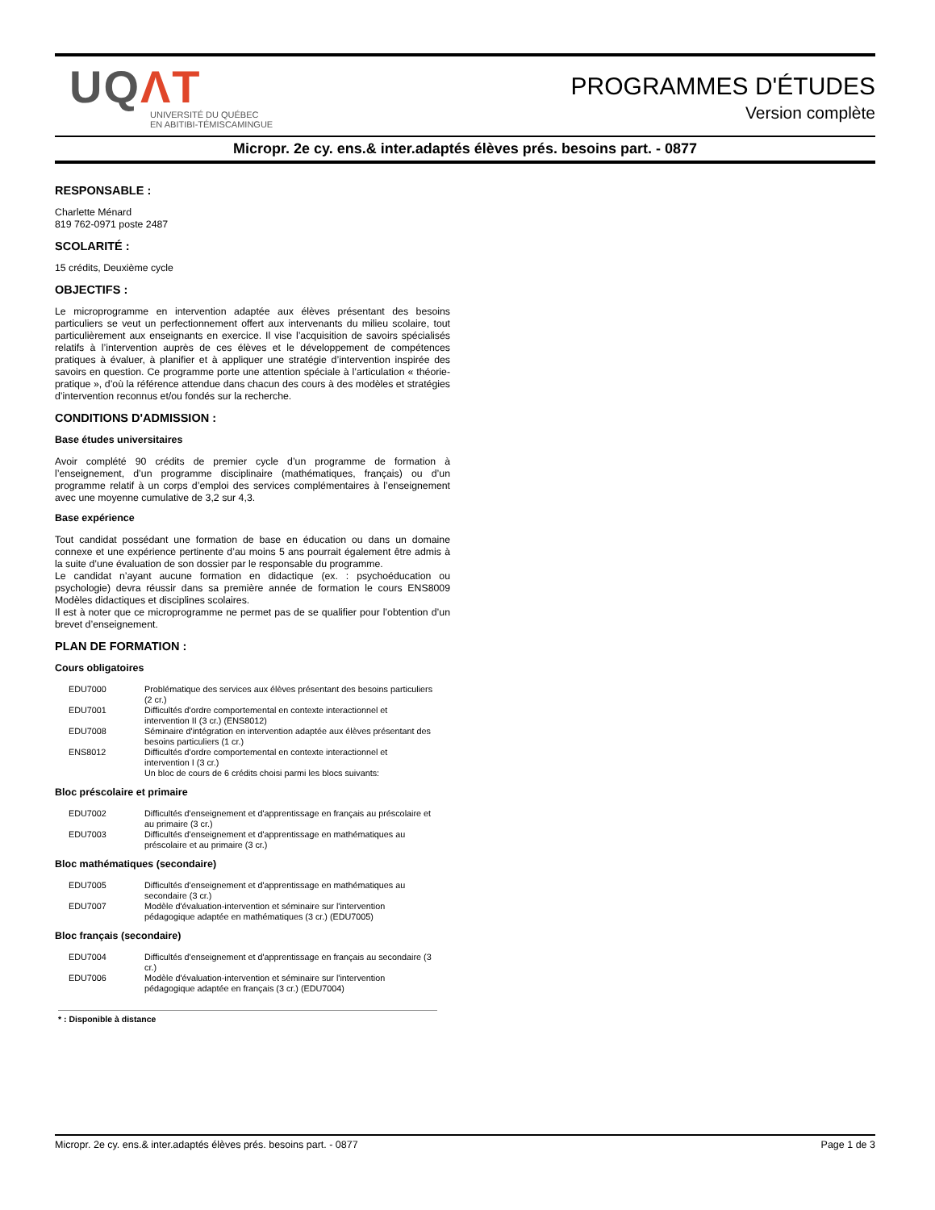UQΛT
UNIVERSITÉ DU QUÉBEC
EN ABITIBI-TÉMISCAMINGUE
PROGRAMMES D'ÉTUDES
Version complète
Micropr. 2e cy. ens.& inter.adaptés élèves prés. besoins part. - 0877
RESPONSABLE :
Charlette Ménard
819 762-0971 poste 2487
SCOLARITÉ :
15 crédits, Deuxième cycle
OBJECTIFS :
Le microprogramme en intervention adaptée aux élèves présentant des besoins particuliers se veut un perfectionnement offert aux intervenants du milieu scolaire, tout particulièrement aux enseignants en exercice. Il vise l’acquisition de savoirs spécialisés relatifs à l’intervention auprès de ces élèves et le développement de compétences pratiques à évaluer, à planifier et à appliquer une stratégie d’intervention inspirée des savoirs en question. Ce programme porte une attention spéciale à l’articulation « théorie-pratique », d’où la référence attendue dans chacun des cours à des modèles et stratégies d’intervention reconnus et/ou fondés sur la recherche.
CONDITIONS D'ADMISSION :
Base études universitaires
Avoir complété 90 crédits de premier cycle d’un programme de formation à l’enseignement, d’un programme disciplinaire (mathématiques, français) ou d’un programme relatif à un corps d’emploi des services complémentaires à l’enseignement avec une moyenne cumulative de 3,2 sur 4,3.
Base expérience
Tout candidat possédant une formation de base en éducation ou dans un domaine connexe et une expérience pertinente d’au moins 5 ans pourrait également être admis à la suite d’une évaluation de son dossier par le responsable du programme.
Le candidat n’ayant aucune formation en didactique (ex. : psychoéducation ou psychologie) devra réussir dans sa première année de formation le cours ENS8009 Modèles didactiques et disciplines scolaires.
Il est à noter que ce microprogramme ne permet pas de se qualifier pour l’obtention d’un brevet d’enseignement.
PLAN DE FORMATION :
Cours obligatoires
| EDU7000 | Problématique des services aux élèves présentant des besoins particuliers (2 cr.) |
| EDU7001 | Difficultés d'ordre comportemental en contexte interactionnel et intervention II (3 cr.) (ENS8012) |
| EDU7008 | Séminaire d'intégration en intervention adaptée aux élèves présentant des besoins particuliers (1 cr.) |
| ENS8012 | Difficultés d'ordre comportemental en contexte interactionnel et intervention I (3 cr.) |
| | Un bloc de cours de 6 crédits choisi parmi les blocs suivants: |
Bloc préscolaire et primaire
| EDU7002 | Difficultés d'enseignement et d'apprentissage en français au préscolaire et au primaire (3 cr.) |
| EDU7003 | Difficultés d'enseignement et d'apprentissage en mathématiques au préscolaire et au primaire (3 cr.) |
Bloc mathématiques (secondaire)
| EDU7005 | Difficultés d'enseignement et d'apprentissage en mathématiques au secondaire (3 cr.) |
| EDU7007 | Modèle d'évaluation-intervention et séminaire sur l'intervention pédagogique adaptée en mathématiques (3 cr.) (EDU7005) |
Bloc français (secondaire)
| EDU7004 | Difficultés d'enseignement et d'apprentissage en français au secondaire (3 cr.) |
| EDU7006 | Modèle d'évaluation-intervention et séminaire sur l'intervention pédagogique adaptée en français (3 cr.) (EDU7004) |
* : Disponible à distance
Micropr. 2e cy. ens.& inter.adaptés élèves prés. besoins part. - 0877 Page 1 de 3